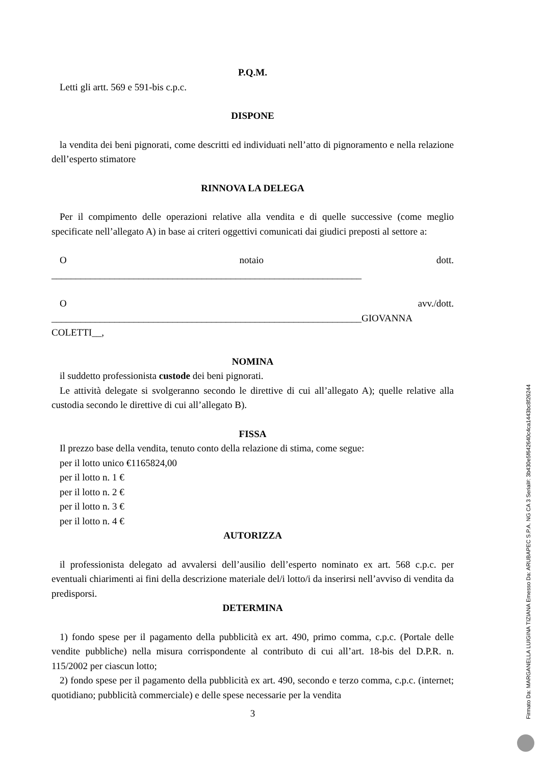P.Q.M.
Letti gli artt. 569 e 591-bis c.p.c.
DISPONE
la vendita dei beni pignorati, come descritti ed individuati nell’atto di pignoramento e nella relazione dell’esperto stimatore
RINNOVA LA DELEGA
Per il compimento delle operazioni relative alla vendita e di quelle successive (come meglio specificate nell’allegato A) in base ai criteri oggettivi comunicati dai giudici preposti al settore a:
Onotaio dott.
________________________________________________________________
Oavv./dott.
________________________________________________________________GIOVANNA COLETTI__,
NOMINA
il suddetto professionista custode dei beni pignorati.
Le attività delegate si svolgeranno secondo le direttive di cui all’allegato A); quelle relative alla custodia secondo le direttive di cui all’allegato B).
FISSA
Il prezzo base della vendita, tenuto conto della relazione di stima, come segue:
per il lotto unico €1165824,00
per il lotto n. 1 €
per il lotto n. 2 €
per il lotto n. 3 €
per il lotto n. 4 €
AUTORIZZA
il professionista delegato ad avvalersi dell’ausilio dell’esperto nominato ex art. 568 c.p.c. per eventuali chiarimenti ai fini della descrizione materiale del/i lotto/i da inserirsi nell’avviso di vendita da predisporsi.
DETERMINA
1) fondo spese per il pagamento della pubblicità ex art. 490, primo comma, c.p.c. (Portale delle vendite pubbliche) nella misura corrispondente al contributo di cui all’art. 18-bis del D.P.R. n. 115/2002 per ciascun lotto;
2) fondo spese per il pagamento della pubblicità ex art. 490, secondo e terzo comma, c.p.c. (internet; quotidiano; pubblicità commerciale) e delle spese necessarie per la vendita
3
Firmato Da: MARGANELLA LUIGINA TIZIANA Emesso Da: ARUBAPEC S.P.A. NG CA 3 Serial#: 3b430e5f642640c4ca1443bc8f26244